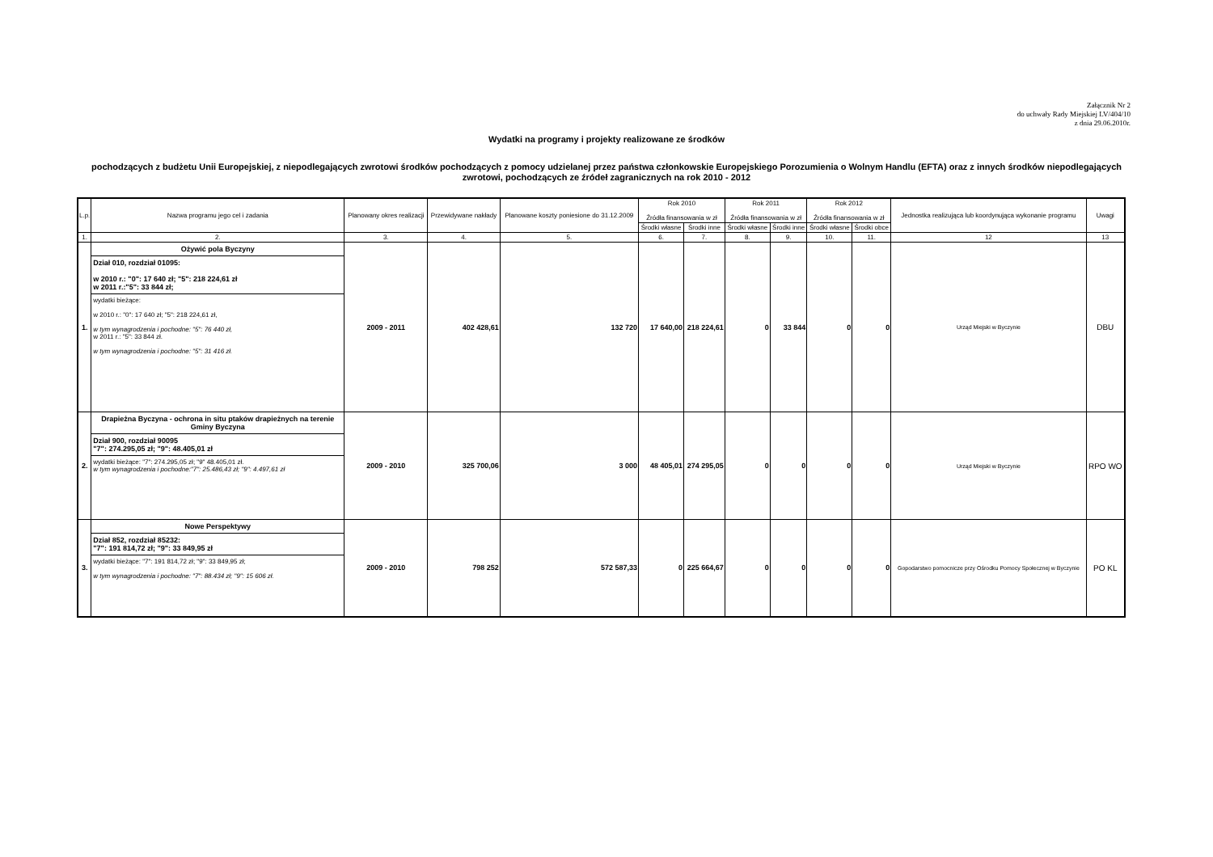Załącznik Nr 2
do uchwały Rady Miejskiej LV/404/10
z dnia 29.06.2010r.
Wydatki na programy i projekty realizowane ze środków
pochodzących z budżetu Unii Europejskiej, z niepodlegających zwrotowi środków pochodzących z pomocy udzielanej przez państwa członkowskie Europejskiego Porozumienia o Wolnym Handlu (EFTA) oraz z innych środków niepodlegających zwrotowi, pochodzących ze źródeł zagranicznych na rok 2010 - 2012
| L.p. | Nazwa programu jego cel i zadania | Planowany okres realizacji | Przewidywane nakłady | Planowane koszty poniesione do 31.12.2009 | Rok 2010 Źródła finansowania w zł | | Rok 2011 Źródła finansowania w zł | | Rok 2012 Źródła finansowania w zł | | Jednostka realizująca lub koordynująca wykonanie programu | Uwagi |
| --- | --- | --- | --- | --- | --- | --- | --- | --- | --- | --- | --- | --- |
| | | | | | Środki własne | Środki inne | Środki własne | Środki inne | Środki własne | Środki obce | | |
| 1. | 2. | 3. | 4. | 5. | 6. | 7. | 8. | 9. | 10. | 11. | 12 | 13 |
| 1. | Ożywić pola Byczyny Dział 010, rozdział 01095: w 2010 r.: "0": 17 640 zł; "5": 218 224,61 zł w 2011 r.:"5": 33 844 zł; wydatki bieżące: w 2010 r.: "0": 17 640 zł; "5": 218 224,61 zł, w tym wynagrodzenia i pochodne: "5": 76 440 zł, w 2011 r.: "5": 33 844 zł. w tym wynagrodzenia i pochodne: "5": 31 416 zł. | 2009 - 2011 | 402 428,61 | 132 720 | 17 640,00 | 218 224,61 | 0 | 33 844 | 0 | 0 | Urząd Miejski w Byczynie | DBU |
| 2. | Drapieżna Byczyna - ochrona in situ ptaków drapieżnych na terenie Gminy Byczyna Dział 900, rozdział 90095 "7": 274.295,05 zł; "9": 48.405,01 zł wydatki bieżące: "7": 274.295,05 zł; "9" 48.405,01 zł. w tym wynagrodzenia i pochodne:"7": 25.486,43 zł; "9": 4.497,61 zł | 2009 - 2010 | 325 700,06 | 3 000 | 48 405,01 | 274 295,05 | 0 | 0 | 0 | 0 | Urząd Miejski w Byczynie | RPO WO |
| 3. | Nowe Perspektywy Dział 852, rozdział 85232: "7": 191 814,72 zł; "9": 33 849,95 zł wydatki bieżące: "7": 191 814,72 zł; "9": 33 849,95 zł; w tym wynagrodzenia i pochodne: "7": 88.434 zł; "9": 15 606 zł. | 2009 - 2010 | 798 252 | 572 587,33 | 0 | 225 664,67 | 0 | 0 | 0 | 0 | Gopodarstwo pomocnicze przy Ośrodku Pomocy Społecznej w Byczynie | PO KL |